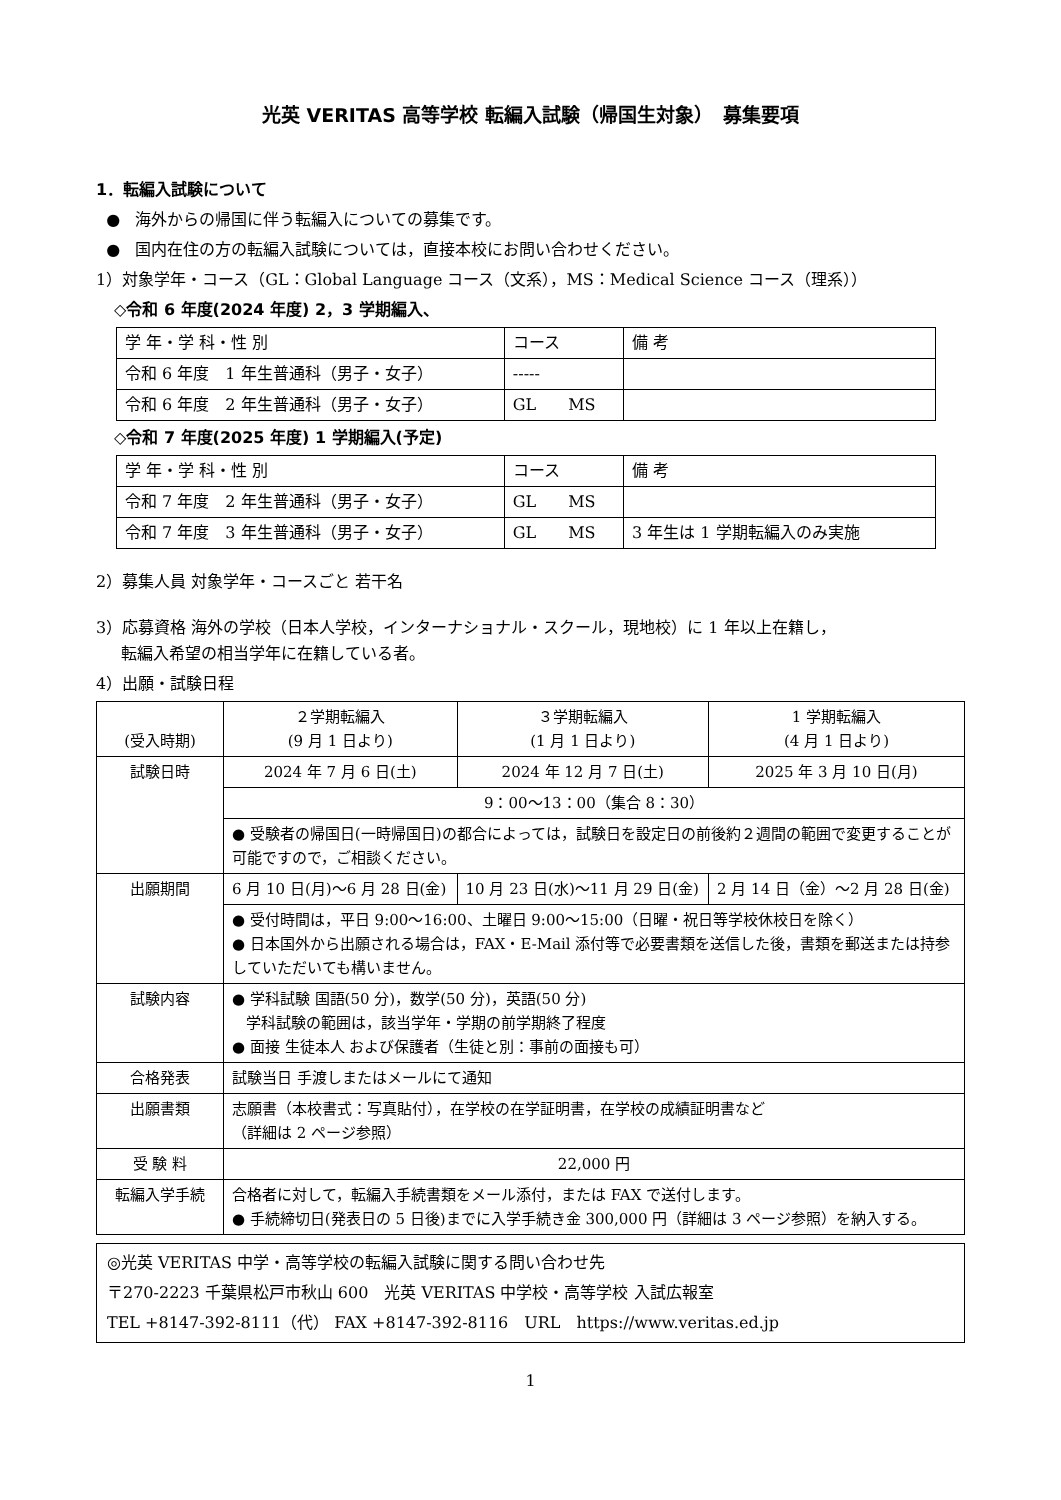光英 VERITAS 高等学校 転編入試験（帰国生対象）　募集要項
1．転編入試験について
● 海外からの帰国に伴う転編入についての募集です。
● 国内在住の方の転編入試験については，直接本校にお問い合わせください。
1）対象学年・コース（GL：Global Language コース（文系），MS：Medical Science コース（理系））
◇令和 6 年度(2024 年度) 2，3 学期編入、
| 学 年・学 科・性 別 | コース | 備 考 |
| --- | --- | --- |
| 令和 6 年度 1 年生普通科（男子・女子） | ----- | |
| 令和 6 年度 2 年生普通科（男子・女子） | GL MS | |
◇令和 7 年度(2025 年度) 1 学期編入(予定)
| 学 年・学 科・性 別 | コース | 備 考 |
| --- | --- | --- |
| 令和 7 年度 2 年生普通科（男子・女子） | GL MS | |
| 令和 7 年度 3 年生普通科（男子・女子） | GL MS | 3 年生は 1 学期転編入のみ実施 |
2）募集人員 対象学年・コースごと 若干名
3）応募資格 海外の学校（日本人学校，インターナショナル・スクール，現地校）に 1 年以上在籍し，
転編入希望の相当学年に在籍している者。
4）出願・試験日程
| (受入時期) | ２学期転編入 (9 月 1 日より) | ３学期転編入 (1 月 1 日より) | 1 学期転編入 (4 月 1 日より) |
| 試験日時 | 2024 年 7 月 6 日(土) | 2024 年 12 月 7 日(土) | 2025 年 3 月 10 日(月) |
| | 9：00〜13：00（集合 8：30） | | |
| | ● 受験者の帰国日(一時帰国日)の都合によっては，試験日を設定日の前後約２週間の範囲で変更することが可能ですので，ご相談ください。 | | |
| 出願期間 | 6 月 10 日(月)〜6 月 28 日(金) | 10 月 23 日(水)〜11 月 29 日(金) | 2 月 14 日（金）〜2 月 28 日(金) |
| | ● 受付時間は，平日 9:00〜16:00、土曜日 9:00〜15:00（日曜・祝日等学校休校日を除く） ● 日本国外から出願される場合は，FAX・E-Mail 添付等で必要書類を送信した後，書類を郵送または持参していただいても構いません。 | | |
| 試験内容 | ● 学科試験 国語(50 分)，数学(50 分)，英語(50 分) 学科試験の範囲は，該当学年・学期の前学期終了程度 ● 面接 生徒本人 および保護者（生徒と別：事前の面接も可） | | |
| 合格発表 | 試験当日 手渡しまたはメールにて通知 | | |
| 出願書類 | 志願書（本校書式：写真貼付），在学校の在学証明書，在学校の成績証明書など （詳細は 2 ページ参照） | | |
| 受 験 料 | 22,000 円 | | |
| 転編入学手続 | 合格者に対して，転編入手続書類をメール添付，または FAX で送付します。 ● 手続締切日(発表日の 5 日後)までに入学手続き金 300,000 円（詳細は 3 ページ参照）を納入する。 | | |
◎光英 VERITAS 中学・高等学校の転編入試験に関する問い合わせ先
〒270-2223 千葉県松戸市秋山 600　光英 VERITAS 中学校・高等学校 入試広報室
TEL +8147-392-8111（代） FAX +8147-392-8116　URL　https://www.veritas.ed.jp
1